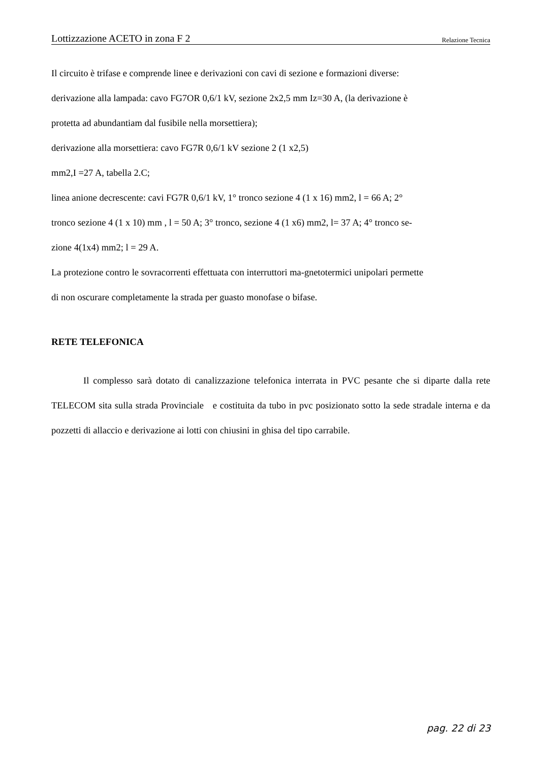Lottizzazione ACETO in zona F 2 Relazione Tecnica
Il circuito è trifase e comprende linee e derivazioni con cavi di sezione e formazioni diverse:
derivazione alla lampada: cavo FG7OR 0,6/1 kV, sezione 2x2,5 mm Iz=30 A, (la derivazione è
protetta ad abundantiam dal fusibile nella morsettiera);
derivazione alla morsettiera: cavo FG7R 0,6/1 kV sezione 2 (1 x2,5)
mm2,I =27 A, tabella 2.C;
linea anione decrescente: cavi FG7R 0,6/1 kV, 1° tronco sezione 4 (1 x 16) mm2, l = 66 A; 2°
tronco sezione 4 (1 x 10) mm , l = 50 A; 3° tronco, sezione 4 (1 x6) mm2, l= 37 A; 4° tronco se-
zione 4(1x4) mm2; l = 29 A.
La protezione contro le sovracorrenti effettuata con interruttori ma-gnetotermici unipolari permette
di non oscurare completamente la strada per guasto monofase o bifase.
RETE TELEFONICA
Il complesso sarà dotato di canalizzazione telefonica interrata in PVC pesante che si diparte dalla rete TELECOM sita sulla strada Provinciale e costituita da tubo in pvc posizionato sotto la sede stradale interna e da pozzetti di allaccio e derivazione ai lotti con chiusini in ghisa del tipo carrabile.
pag. 22 di 23